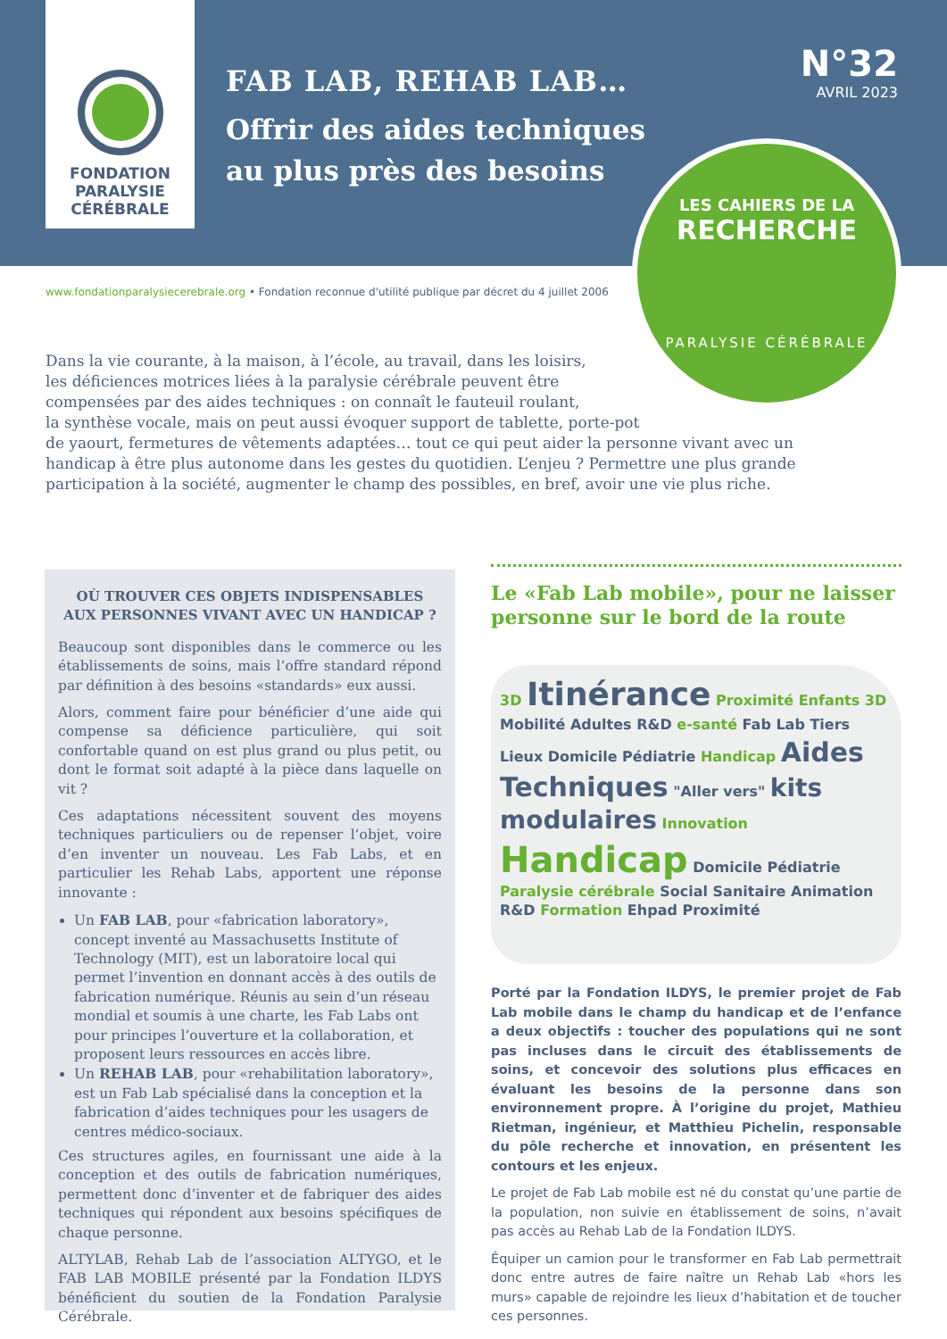FONDATION
PARALYSIE
CÉRÉBRALE
FAB LAB, REHAB LAB…
Offrir des aides techniques
au plus près des besoins
N°32
AVRIL 2023
LES CAHIERS DE LA
RECHERCHE
PARALYSIE CÉRÉBRALE
www.fondationparalysiecerebrale.org • Fondation reconnue d'utilité publique par décret du 4 juillet 2006
Dans la vie courante, à la maison, à l’école, au travail, dans les loisirs,
les déficiences motrices liées à la paralysie cérébrale peuvent être
compensées par des aides techniques : on connaît le fauteuil roulant,
la synthèse vocale, mais on peut aussi évoquer support de tablette, porte-pot
de yaourt, fermetures de vêtements adaptées… tout ce qui peut aider la personne vivant avec un handicap à être plus autonome dans les gestes du quotidien. L’enjeu ? Permettre une plus grande participation à la société, augmenter le champ des possibles, en bref, avoir une vie plus riche.
OÙ TROUVER CES OBJETS INDISPENSABLES AUX PERSONNES VIVANT AVEC UN HANDICAP ?
Beaucoup sont disponibles dans le commerce ou les établissements de soins, mais l’offre standard répond par définition à des besoins «standards» eux aussi.
Alors, comment faire pour bénéficier d’une aide qui compense sa déficience particulière, qui soit confortable quand on est plus grand ou plus petit, ou dont le format soit adapté à la pièce dans laquelle on vit ?
Ces adaptations nécessitent souvent des moyens techniques particuliers ou de repenser l’objet, voire d’en inventer un nouveau. Les Fab Labs, et en particulier les Rehab Labs, apportent une réponse innovante :
Un FAB LAB, pour «fabrication laboratory», concept inventé au Massachusetts Institute of Technology (MIT), est un laboratoire local qui permet l’invention en donnant accès à des outils de fabrication numérique. Réunis au sein d’un réseau mondial et soumis à une charte, les Fab Labs ont pour principes l’ouverture et la collaboration, et proposent leurs ressources en accès libre.
Un REHAB LAB, pour «rehabilitation laboratory», est un Fab Lab spécialisé dans la conception et la fabrication d’aides techniques pour les usagers de centres médico-sociaux.
Ces structures agiles, en fournissant une aide à la conception et des outils de fabrication numériques, permettent donc d’inventer et de fabriquer des aides techniques qui répondent aux besoins spécifiques de chaque personne.
ALTYLAB, Rehab Lab de l’association ALTYGO, et le FAB LAB MOBILE présenté par la Fondation ILDYS bénéficient du soutien de la Fondation Paralysie Cérébrale.
Le «Fab Lab mobile», pour ne laisser personne sur le bord de la route
3D Itinérance Proximité Enfants 3D Mobilité Adultes R&D e-santé Fab Lab Tiers Lieux Domicile Pédiatrie Handicap Aides Techniques "Aller vers" kits modulaires Innovation Handicap Domicile Pédiatrie Paralysie cérébrale Social Sanitaire Animation R&D Formation Ehpad Proximité
Porté par la Fondation ILDYS, le premier projet de Fab Lab mobile dans le champ du handicap et de l’enfance a deux objectifs : toucher des populations qui ne sont pas incluses dans le circuit des établissements de soins, et concevoir des solutions plus efficaces en évaluant les besoins de la personne dans son environnement propre. À l’origine du projet, Mathieu Rietman, ingénieur, et Matthieu Pichelin, responsable du pôle recherche et innovation, en présentent les contours et les enjeux.
Le projet de Fab Lab mobile est né du constat qu’une partie de la population, non suivie en établissement de soins, n’avait pas accès au Rehab Lab de la Fondation ILDYS.
Équiper un camion pour le transformer en Fab Lab permettrait donc entre autres de faire naître un Rehab Lab «hors les murs» capable de rejoindre les lieux d’habitation et de toucher ces personnes.